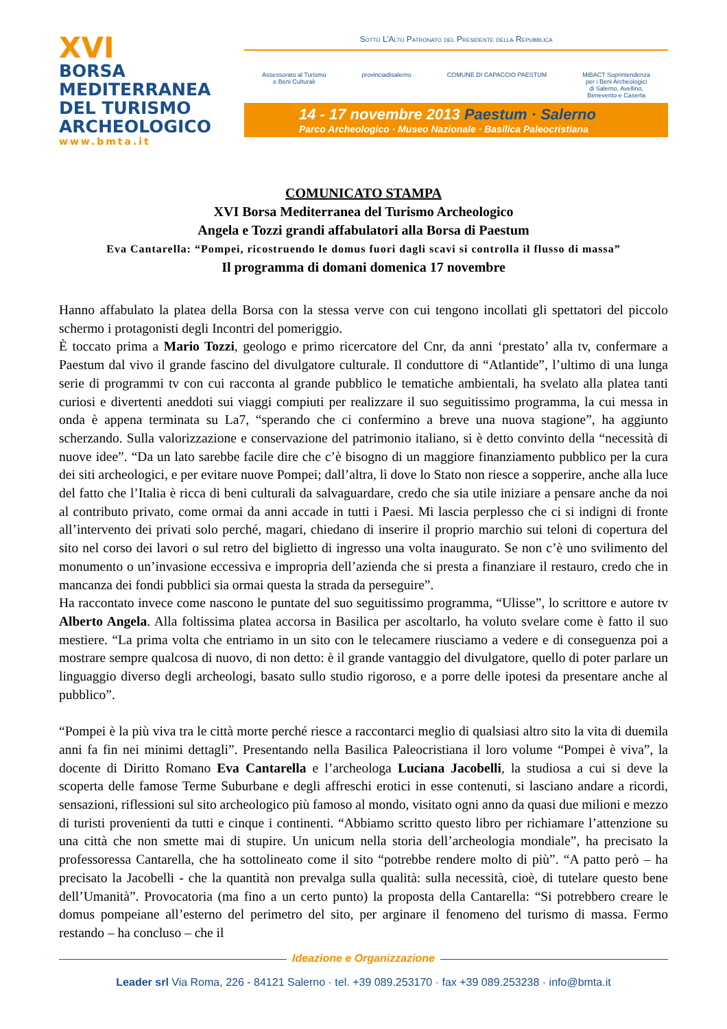XVI
BORSA
MEDITERRANEA
DEL TURISMO
ARCHEOLOGICO
www.bmta.it
Sotto L’Alto Patronato del Presidente della Repubblica
Assessorato al Turismo
e Beni Culturali
provinciadisalerno COMUNE DI CAPACCIO PAESTUM MiBACT Soprintendenza
per i Beni Archeologici
di Salerno, Avellino,
Benevento e Caserta
14 - 17 novembre 2013 Paestum · Salerno
Parco Archeologico · Museo Nazionale · Basilica Paleocristiana
COMUNICATO STAMPA
XVI Borsa Mediterranea del Turismo Archeologico
Angela e Tozzi grandi affabulatori alla Borsa di Paestum
Eva Cantarella: “Pompei, ricostruendo le domus fuori dagli scavi si controlla il flusso di massa”
Il programma di domani domenica 17 novembre
Hanno affabulato la platea della Borsa con la stessa verve con cui tengono incollati gli spettatori del piccolo schermo i protagonisti degli Incontri del pomeriggio.
È toccato prima a Mario Tozzi, geologo e primo ricercatore del Cnr, da anni ‘prestato’ alla tv, confermare a Paestum dal vivo il grande fascino del divulgatore culturale. Il conduttore di “Atlantide”, l’ultimo di una lunga serie di programmi tv con cui racconta al grande pubblico le tematiche ambientali, ha svelato alla platea tanti curiosi e divertenti aneddoti sui viaggi compiuti per realizzare il suo seguitissimo programma, la cui messa in onda è appena terminata su La7, “sperando che ci confermino a breve una nuova stagione”, ha aggiunto scherzando. Sulla valorizzazione e conservazione del patrimonio italiano, si è detto convinto della “necessità di nuove idee”. “Da un lato sarebbe facile dire che c’è bisogno di un maggiore finanziamento pubblico per la cura dei siti archeologici, e per evitare nuove Pompei; dall’altra, lì dove lo Stato non riesce a sopperire, anche alla luce del fatto che l’Italia è ricca di beni culturali da salvaguardare, credo che sia utile iniziare a pensare anche da noi al contributo privato, come ormai da anni accade in tutti i Paesi. Mi lascia perplesso che ci si indigni di fronte all’intervento dei privati solo perché, magari, chiedano di inserire il proprio marchio sui teloni di copertura del sito nel corso dei lavori o sul retro del biglietto di ingresso una volta inaugurato. Se non c’è uno svilimento del monumento o un’invasione eccessiva e impropria dell’azienda che si presta a finanziare il restauro, credo che in mancanza dei fondi pubblici sia ormai questa la strada da perseguire”.
Ha raccontato invece come nascono le puntate del suo seguitissimo programma, “Ulisse”, lo scrittore e autore tv Alberto Angela. Alla foltissima platea accorsa in Basilica per ascoltarlo, ha voluto svelare come è fatto il suo mestiere. “La prima volta che entriamo in un sito con le telecamere riusciamo a vedere e di conseguenza poi a mostrare sempre qualcosa di nuovo, di non detto: è il grande vantaggio del divulgatore, quello di poter parlare un linguaggio diverso degli archeologi, basato sullo studio rigoroso, e a porre delle ipotesi da presentare anche al pubblico”.
“Pompei è la più viva tra le città morte perché riesce a raccontarci meglio di qualsiasi altro sito la vita di duemila anni fa fin nei minimi dettagli”. Presentando nella Basilica Paleocristiana il loro volume “Pompei è viva”, la docente di Diritto Romano Eva Cantarella e l’archeologa Luciana Jacobelli, la studiosa a cui si deve la scoperta delle famose Terme Suburbane e degli affreschi erotici in esse contenuti, si lasciano andare a ricordi, sensazioni, riflessioni sul sito archeologico più famoso al mondo, visitato ogni anno da quasi due milioni e mezzo di turisti provenienti da tutti e cinque i continenti. “Abbiamo scritto questo libro per richiamare l’attenzione su una città che non smette mai di stupire. Un unicum nella storia dell’archeologia mondiale”, ha precisato la professoressa Cantarella, che ha sottolineato come il sito “potrebbe rendere molto di più”. “A patto però – ha precisato la Jacobelli - che la quantità non prevalga sulla qualità: sulla necessità, cioè, di tutelare questo bene dell’Umanità”. Provocatoria (ma fino a un certo punto) la proposta della Cantarella: “Si potrebbero creare le domus pompeiane all’esterno del perimetro del sito, per arginare il fenomeno del turismo di massa. Fermo restando – ha concluso – che il
Ideazione e Organizzazione
Leader srl Via Roma, 226 - 84121 Salerno · tel. +39 089.253170 · fax +39 089.253238 · info@bmta.it